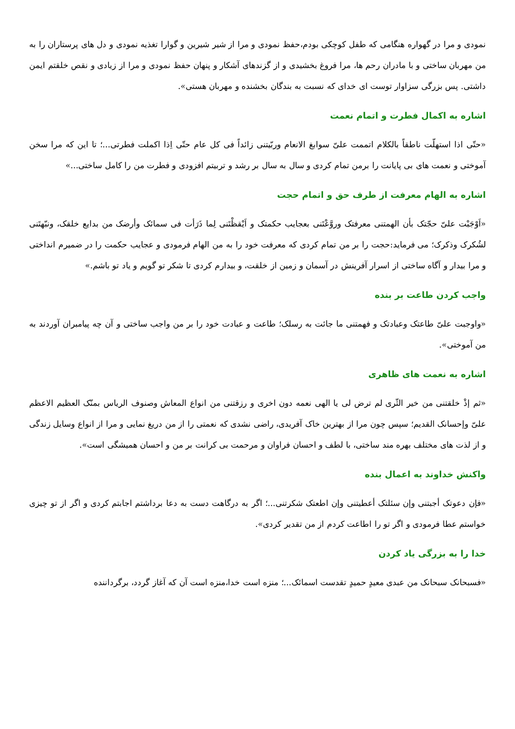نمودی و مرا در گهواره هنگامی که طفل کوچکی بودم،حفظ نمودی و مرا از شیر شیرین و گوارا تغذیه نمودی و دل های پرستاران را به من مهربان ساختی و با مادران رحم ها، مرا فروغ بخشیدی و از گزندهای آشکار و پنهان حفظ نمودی و مرا از زیادی و نقص خلقتم ایمن داشتی. پس بزرگی سزاوار توست ای خدای که نسبت به بندگان بخشنده و مهربان هستی».
اشاره به اکمال فطرت و اتمام نعمت
«حتّی اذا استهلّت ناطقاً بالکلام اتممت علیّ سوابغ الانعام وربّیتنی زائداً فی کل عام حتّی اِذا اکملت فطرتی...؛ تا این که مرا سخن آموختی و نعمت های بی پایانت را برمن تمام کردی و سال به سال بر رشد و تربیتم افزودی و فطرت من را کامل ساختی...»
اشاره به الهام معرفت از طرف حق و اتمام حجت
«اَوْجَبْت علیّ حجّتک بأن الهمتنی معرفتک وروَّعْتَنی بعجایب حکمتک و اَیْقظْتَنی لِما ذَرَأت فی سمائک وأرضک من بدایع خلقک، ونبّهتَنی لشُکرک وذکرک؛ می فرماید:حجت را بر من تمام کردی که معرفت خود را به من الهام فرمودی و عجایب حکمت را در ضمیرم انداختی و مرا بیدار و آگاه ساختی از اسرار آفرینش در آسمان و زمین از خلقت، و بیدارم کردی تا شکر تو گویم و یاد تو باشم.»
واجب کردن طاعت بر بنده
«واوجبت علیّ طاعتک وعبادتک و فهمتنی ما جائت به رسلک؛ طاعت و عبادت خود را بر من واجب ساختی و آن چه پیامبران آوردند به من آموختی».
اشاره به نعمت های ظاهری
«ثم إذْ خلقتنی من خیر الثّری لم ترض لی یا الهی نعمه دون اخری و رزقتنی من انواع المعاش وصنوف الریاس بمنّک العظیم الاعظم علیّ وإحسانک القدیم؛ سپس چون مرا از بهترین خاک آفریدی، راضی نشدی که نعمتی را از من دریغ نمایی و مرا از انواع وسایل زندگی و از لذت های مختلف بهره مند ساختی، با لطف و احسان فراوان و مرحمت بی کرانت بر من و احسان همیشگی است».
واکنش خداوند به اعمال بنده
«فإن دعوتک أجبتنی وإن سئلتک أعطیتنی وإن اطعتک شکرتنی...؛ اگر به درگاهت دست به دعا برداشتم اجابتم کردی و اگر از تو چیزی خواستم عطا فرمودی و اگر تو را اطاعت کردم از من تقدیر کردی».
خدا را به بزرگی یاد کردن
«فسبحانک سبحانک من عبدی معیدٍ حمیدٍ تقدست اسمائک...؛ منزه است خدا،منزه است آن که آغاز گردد، برگرداننده